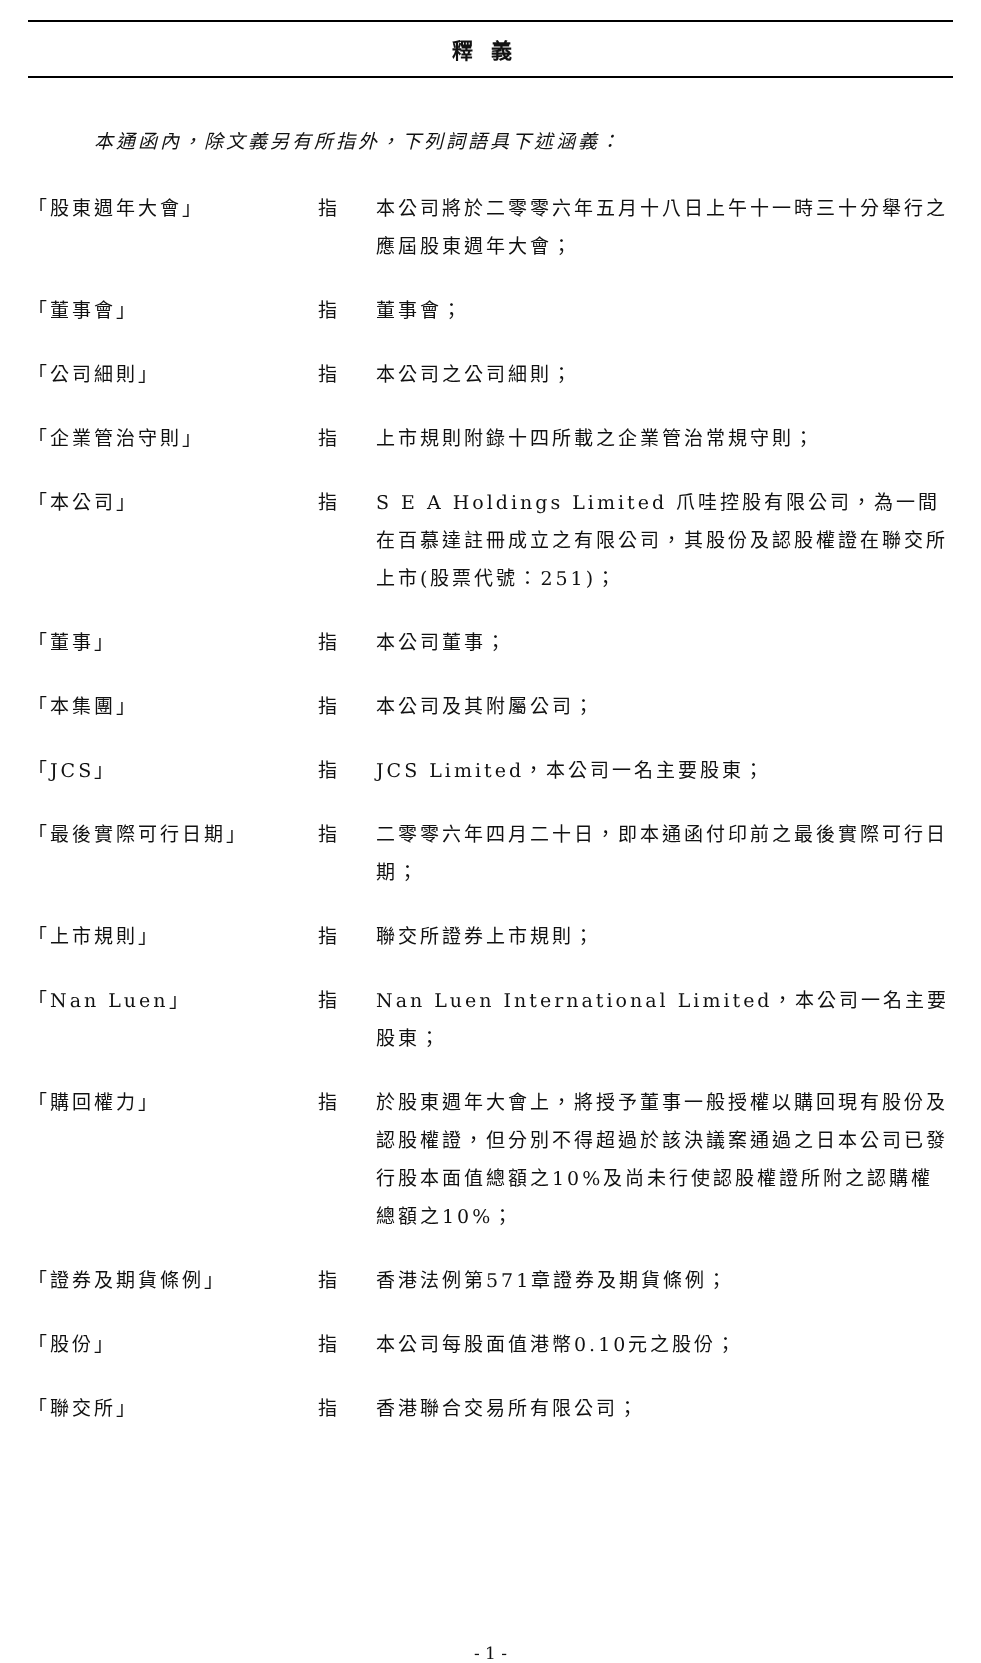釋義
本通函內，除文義另有所指外，下列詞語具下述涵義：
| 「股東週年大會」 | 指 | 本公司將於二零零六年五月十八日上午十一時三十分舉行之應屆股東週年大會； |
| 「董事會」 | 指 | 董事會； |
| 「公司細則」 | 指 | 本公司之公司細則； |
| 「企業管治守則」 | 指 | 上市規則附錄十四所載之企業管治常規守則； |
| 「本公司」 | 指 | S E A Holdings Limited 爪哇控股有限公司，為一間在百慕達註冊成立之有限公司，其股份及認股權證在聯交所上市(股票代號：251)； |
| 「董事」 | 指 | 本公司董事； |
| 「本集團」 | 指 | 本公司及其附屬公司； |
| 「JCS」 | 指 | JCS Limited，本公司一名主要股東； |
| 「最後實際可行日期」 | 指 | 二零零六年四月二十日，即本通函付印前之最後實際可行日期； |
| 「上市規則」 | 指 | 聯交所證券上市規則； |
| 「Nan Luen」 | 指 | Nan Luen International Limited，本公司一名主要股東； |
| 「購回權力」 | 指 | 於股東週年大會上，將授予董事一般授權以購回現有股份及認股權證，但分別不得超過於該決議案通過之日本公司已發行股本面值總額之10%及尚未行使認股權證所附之認購權總額之10%； |
| 「證券及期貨條例」 | 指 | 香港法例第571章證券及期貨條例； |
| 「股份」 | 指 | 本公司每股面值港幣0.10元之股份； |
| 「聯交所」 | 指 | 香港聯合交易所有限公司； |
- 1 -